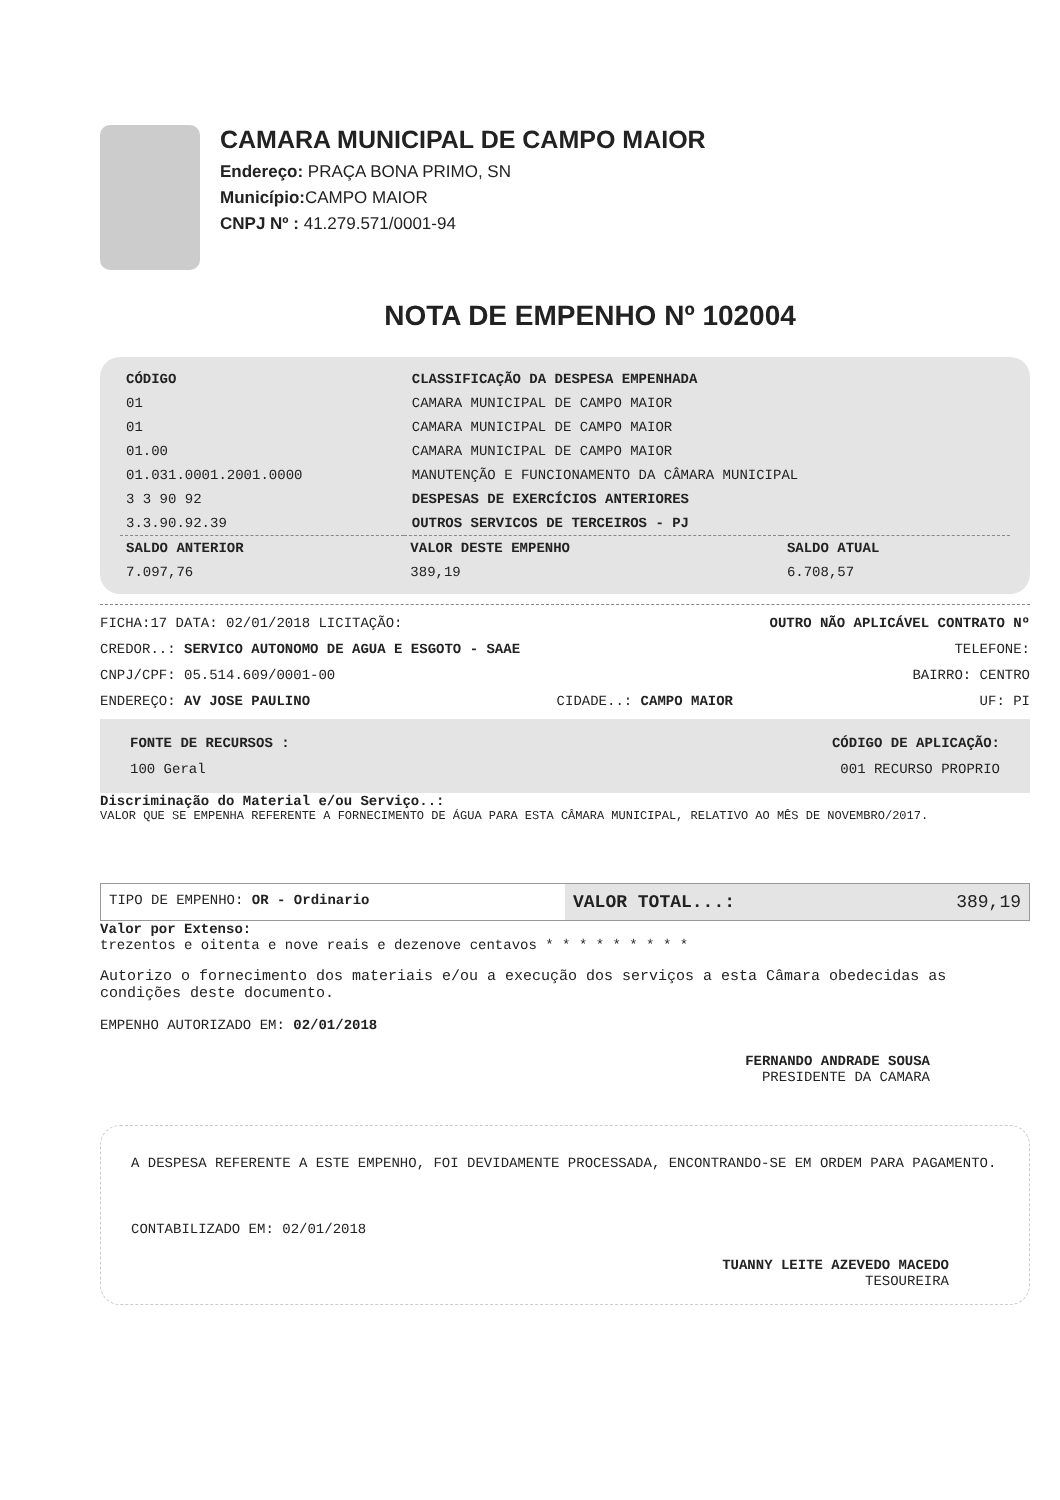CAMARA MUNICIPAL DE CAMPO MAIOR
Endereço: PRAÇA BONA PRIMO, SN
Município: CAMPO MAIOR
CNPJ Nº : 41.279.571/0001-94
NOTA DE EMPENHO Nº 102004
| CÓDIGO | CLASSIFICAÇÃO DA DESPESA EMPENHADA |
| --- | --- |
| 01 | CAMARA MUNICIPAL DE CAMPO MAIOR |
| 01 | CAMARA MUNICIPAL DE CAMPO MAIOR |
| 01.00 | CAMARA MUNICIPAL DE CAMPO MAIOR |
| 01.031.0001.2001.0000 | MANUTENÇÃO E FUNCIONAMENTO DA CÂMARA MUNICIPAL |
| 3 3 90 92 | DESPESAS DE EXERCÍCIOS ANTERIORES |
| 3.3.90.92.39 | OUTROS SERVICOS DE TERCEIROS - PJ |
| SALDO ANTERIOR | VALOR DESTE EMPENHO | SALDO ATUAL |
| --- | --- | --- |
| 7.097,76 | 389,19 | 6.708,57 |
FICHA:17 DATA: 02/01/2018 LICITAÇÃO: OUTRO NÃO APLICÁVEL CONTRATO Nº
CREDOR..: SERVICO AUTONOMO DE AGUA E ESGOTO - SAAE TELEFONE:
CNPJ/CPF: 05.514.609/0001-00 BAIRRO: CENTRO
ENDEREÇO: AV JOSE PAULINO CIDADE..: CAMPO MAIOR UF: PI
FONTE DE RECURSOS : CÓDIGO DE APLICAÇÃO:
100 Geral 001 RECURSO PROPRIO
Discriminação do Material e/ou Serviço..:
VALOR QUE SE EMPENHA REFERENTE A FORNECIMENTO DE ÁGUA PARA ESTA CÂMARA MUNICIPAL, RELATIVO AO MÊS DE NOVEMBRO/2017.
TIPO DE EMPENHO: OR - Ordinario
VALOR TOTAL...: 389,19
Valor por Extenso:
trezentos e oitenta e nove reais e dezenove centavos * * * * * * * * *
Autorizo o fornecimento dos materiais e/ou a execução dos serviços a esta Câmara obedecidas as condições deste documento.
EMPENHO AUTORIZADO EM: 02/01/2018
FERNANDO ANDRADE SOUSA
PRESIDENTE DA CAMARA
A DESPESA REFERENTE A ESTE EMPENHO, FOI DEVIDAMENTE PROCESSADA, ENCONTRANDO-SE EM ORDEM PARA PAGAMENTO.
CONTABILIZADO EM: 02/01/2018
TUANNY LEITE AZEVEDO MACEDO
TESOUREIRA